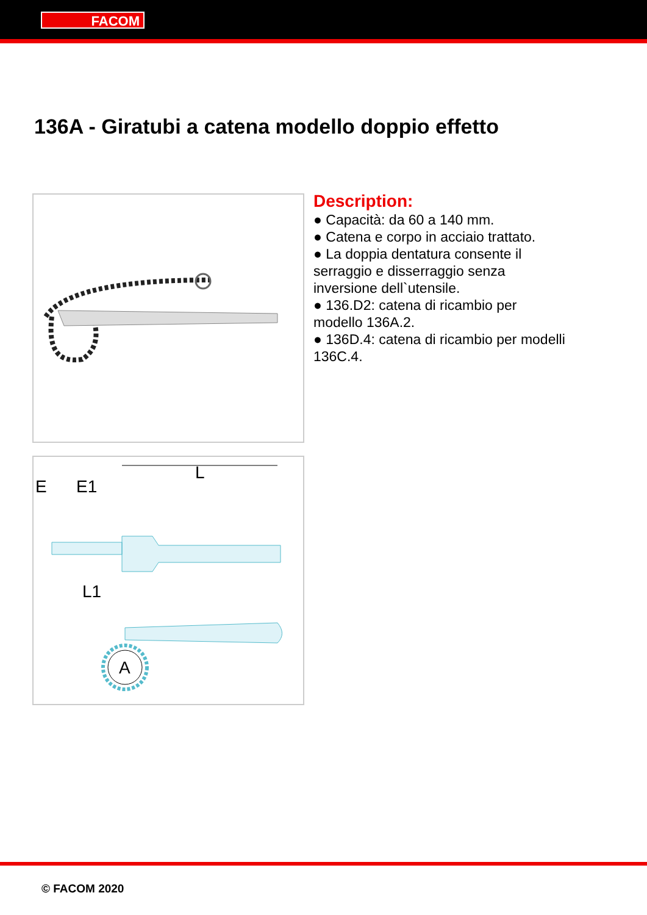FACOM
136A - Giratubi a catena modello doppio effetto
E
E1
L
L1
A
Description:
● Capacità: da 60 a 140 mm.
● Catena e corpo in acciaio trattato.
● La doppia dentatura consente il serraggio e disserraggio senza inversione dell`utensile.
● 136.D2: catena di ricambio per modello 136A.2.
● 136D.4: catena di ricambio per modelli 136C.4.
© FACOM 2020